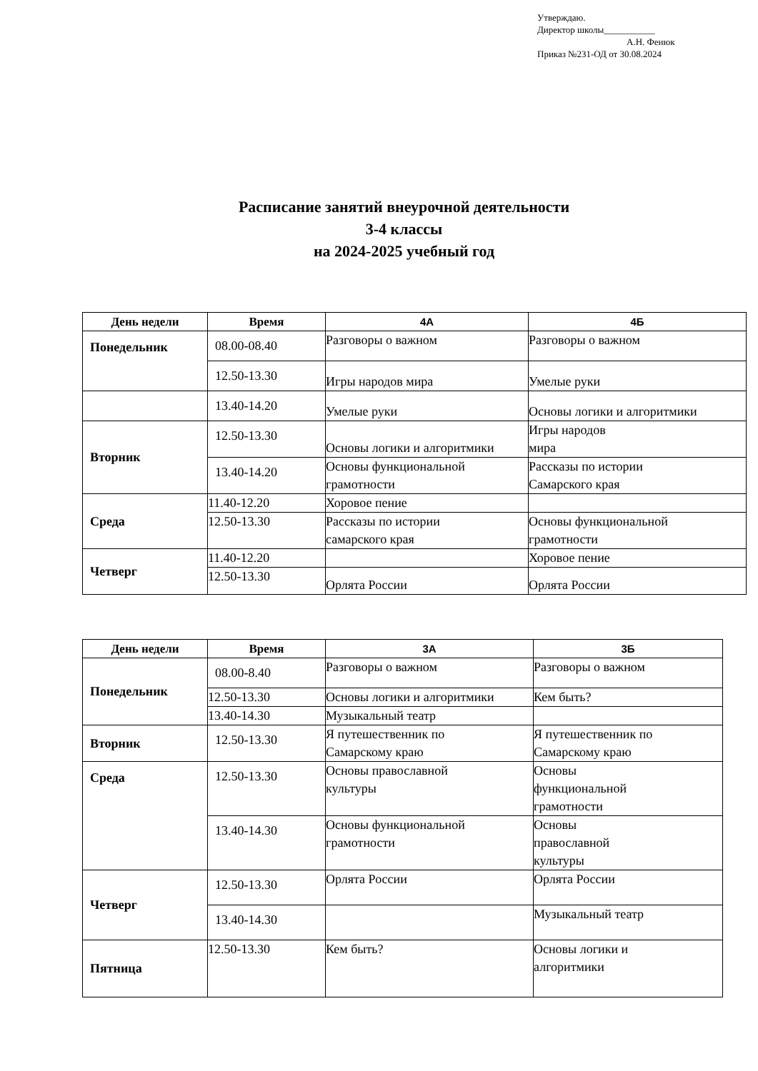Утверждаю.
Директор школы___________
А.Н. Фенюк
Приказ №231-ОД от 30.08.2024
Расписание занятий внеурочной деятельности
3-4 классы
на 2024-2025 учебный год
| День недели | Время | 4А | 4Б |
| --- | --- | --- | --- |
| Понедельник | 08.00-08.40 | Разговоры о важном | Разговоры о важном |
| | 12.50-13.30 | Игры народов мира | Умелые руки |
| | 13.40-14.20 | Умелые руки | Основы логики и алгоритмики |
| Вторник | 12.50-13.30 | Основы логики и алгоритмики | Игры народов мира |
| | 13.40-14.20 | Основы функциональной грамотности | Рассказы по истории Самарского края |
| Среда | 11.40-12.20 | Хоровое пение | |
| | 12.50-13.30 | Рассказы по истории самарского края | Основы функциональной грамотности |
| Четверг | 11.40-12.20 | | Хоровое пение |
| | 12.50-13.30 | Орлята России | Орлята России |
| День недели | Время | 3А | 3Б |
| --- | --- | --- | --- |
| Понедельник | 08.00-8.40 | Разговоры о важном | Разговоры о важном |
| | 12.50-13.30 | Основы логики и алгоритмики | Кем быть? |
| | 13.40-14.30 | Музыкальный театр | |
| Вторник | 12.50-13.30 | Я путешественник по Самарскому краю | Я путешественник по Самарскому краю |
| Среда | 12.50-13.30 | Основы православной культуры | Основы функциональной грамотности |
| | 13.40-14.30 | Основы функциональной грамотности | Основы православной культуры |
| Четверг | 12.50-13.30 | Орлята России | Орлята России |
| | 13.40-14.30 | | Музыкальный театр |
| Пятница | 12.50-13.30 | Кем быть? | Основы логики и алгоритмики |